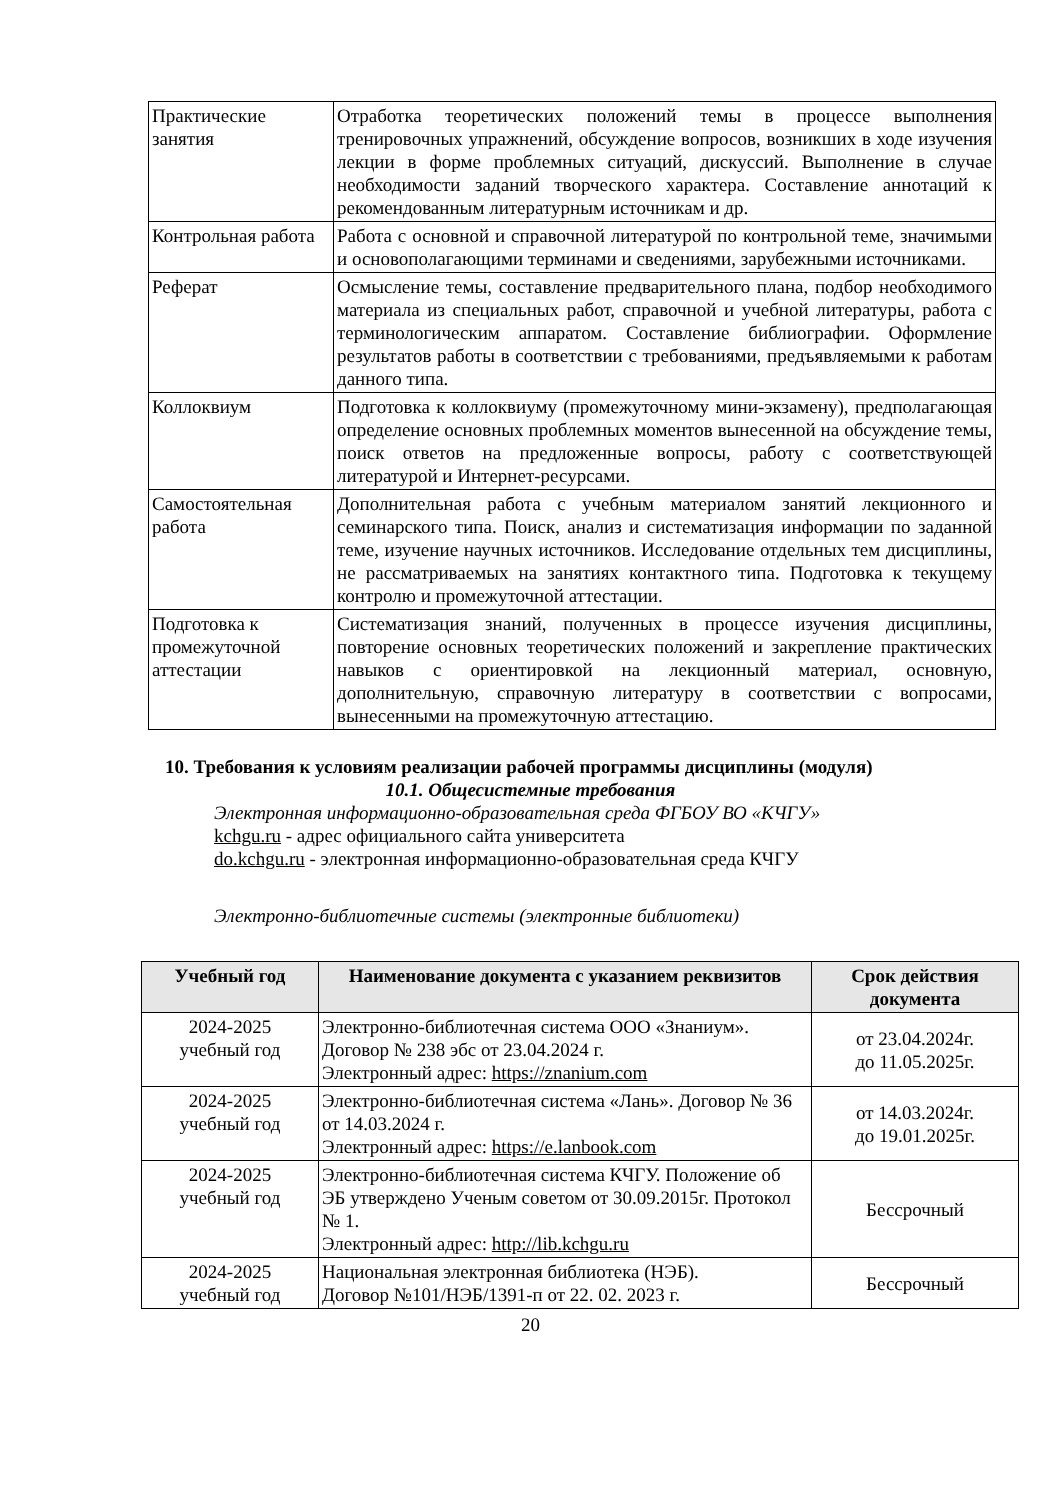| Практические занятия | Отработка теоретических положений темы в процессе выполнения тренировочных упражнений, обсуждение вопросов, возникших в ходе изучения лекции в форме проблемных ситуаций, дискуссий. Выполнение в случае необходимости заданий творческого характера. Составление аннотаций к рекомендованным литературным источникам и др. |
| Контрольная работа | Работа с основной и справочной литературой по контрольной теме, значимыми и основополагающими терминами и сведениями, зарубежными источниками. |
| Реферат | Осмысление темы, составление предварительного плана, подбор необходимого материала из специальных работ, справочной и учебной литературы, работа с терминологическим аппаратом. Составление библиографии. Оформление результатов работы в соответствии с требованиями, предъявляемыми к работам данного типа. |
| Коллоквиум | Подготовка к коллоквиуму (промежуточному мини-экзамену), предполагающая определение основных проблемных моментов вынесенной на обсуждение темы, поиск ответов на предложенные вопросы, работу с соответствующей литературой и Интернет-ресурсами. |
| Самостоятельная работа | Дополнительная работа с учебным материалом занятий лекционного и семинарского типа. Поиск, анализ и систематизация информации по заданной теме, изучение научных источников. Исследование отдельных тем дисциплины, не рассматриваемых на занятиях контактного типа. Подготовка к текущему контролю и промежуточной аттестации. |
| Подготовка к промежуточной аттестации | Систематизация знаний, полученных в процессе изучения дисциплины, повторение основных теоретических положений и закрепление практических навыков с ориентировкой на лекционный материал, основную, дополнительную, справочную литературу в соответствии с вопросами, вынесенными на промежуточную аттестацию. |
10. Требования к условиям реализации рабочей программы дисциплины (модуля)
10.1. Общесистемные требования
Электронная информационно-образовательная среда ФГБОУ ВО «КЧГУ»
kchgu.ru - адрес официального сайта университета
do.kchgu.ru - электронная информационно-образовательная среда КЧГУ
Электронно-библиотечные системы (электронные библиотеки)
| Учебный год | Наименование документа с указанием реквизитов | Срок действия документа |
| --- | --- | --- |
| 2024-2025 учебный год | Электронно-библиотечная система ООО «Знаниум». Договор № 238 эбс от 23.04.2024 г. Электронный адрес: https://znanium.com | от 23.04.2024г. до 11.05.2025г. |
| 2024-2025 учебный год | Электронно-библиотечная система «Лань». Договор № 36 от 14.03.2024 г. Электронный адрес: https://e.lanbook.com | от 14.03.2024г. до 19.01.2025г. |
| 2024-2025 учебный год | Электронно-библиотечная система КЧГУ. Положение об ЭБ утверждено Ученым советом от 30.09.2015г. Протокол № 1. Электронный адрес: http://lib.kchgu.ru | Бессрочный |
| 2024-2025 учебный год | Национальная электронная библиотека (НЭБ). Договор №101/НЭБ/1391-п от 22. 02. 2023 г. | Бессрочный |
20